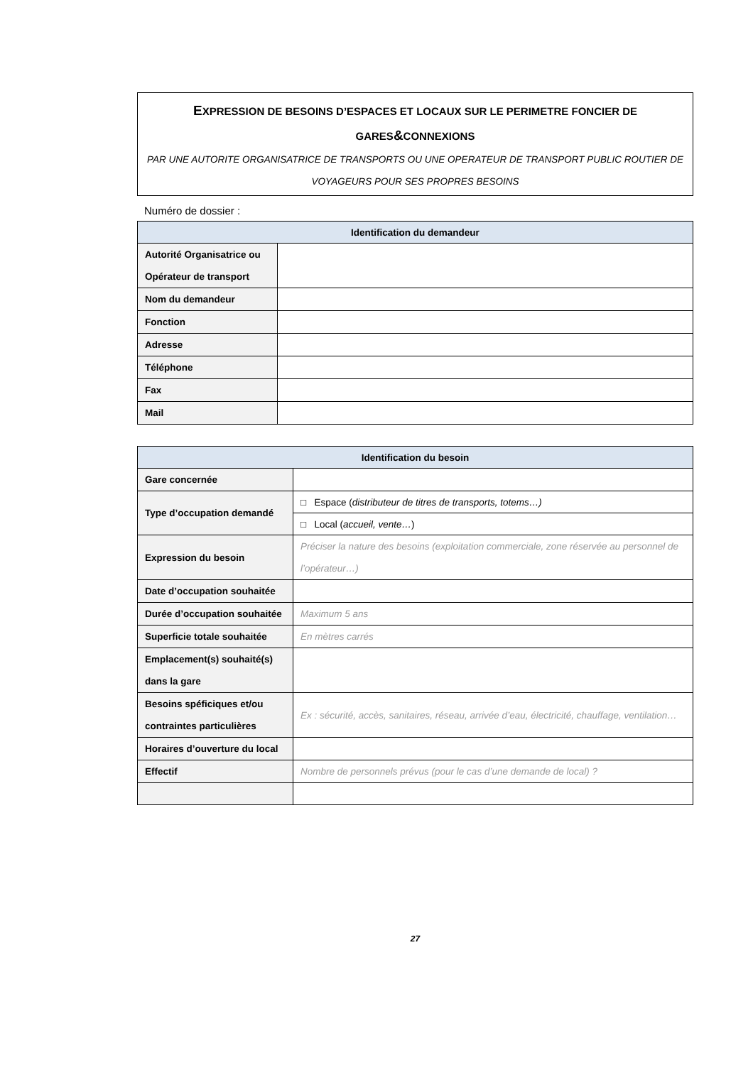EXPRESSION DE BESOINS D’ESPACES ET LOCAUX SUR LE PERIMETRE FONCIER DE GARES&CONNEXIONS
PAR UNE AUTORITE ORGANISATRICE DE TRANSPORTS OU UNE OPERATEUR DE TRANSPORT PUBLIC ROUTIER DE VOYAGEURS POUR SES PROPRES BESOINS
Numéro de dossier :
| Identification du demandeur | |
| --- | --- |
| Autorité Organisatrice ou Opérateur de transport | |
| Nom du demandeur | |
| Fonction | |
| Adresse | |
| Téléphone | |
| Fax | |
| Mail | |
| Identification du besoin | |
| --- | --- |
| Gare concernée | |
| Type d’occupation demandé | □ Espace ( distributeur de titres de transports, totems…) |
| | □ Local ( accueil, vente… ) |
| Expression du besoin | Préciser la nature des besoins (exploitation commerciale, zone réservée au personnel de l’opérateur…) |
| Date d’occupation souhaitée | |
| Durée d’occupation souhaitée | Maximum 5 ans |
| Superficie totale souhaitée | En mètres carrés |
| Emplacement(s) souhaité(s) dans la gare | |
| Besoins spéficiques et/ou contraintes particulières | Ex : sécurité, accès, sanitaires, réseau, arrivée d’eau, électricité, chauffage, ventilation… |
| Horaires d’ouverture du local | |
| Effectif | Nombre de personnels prévus (pour le cas d’une demande de local) ? |
27